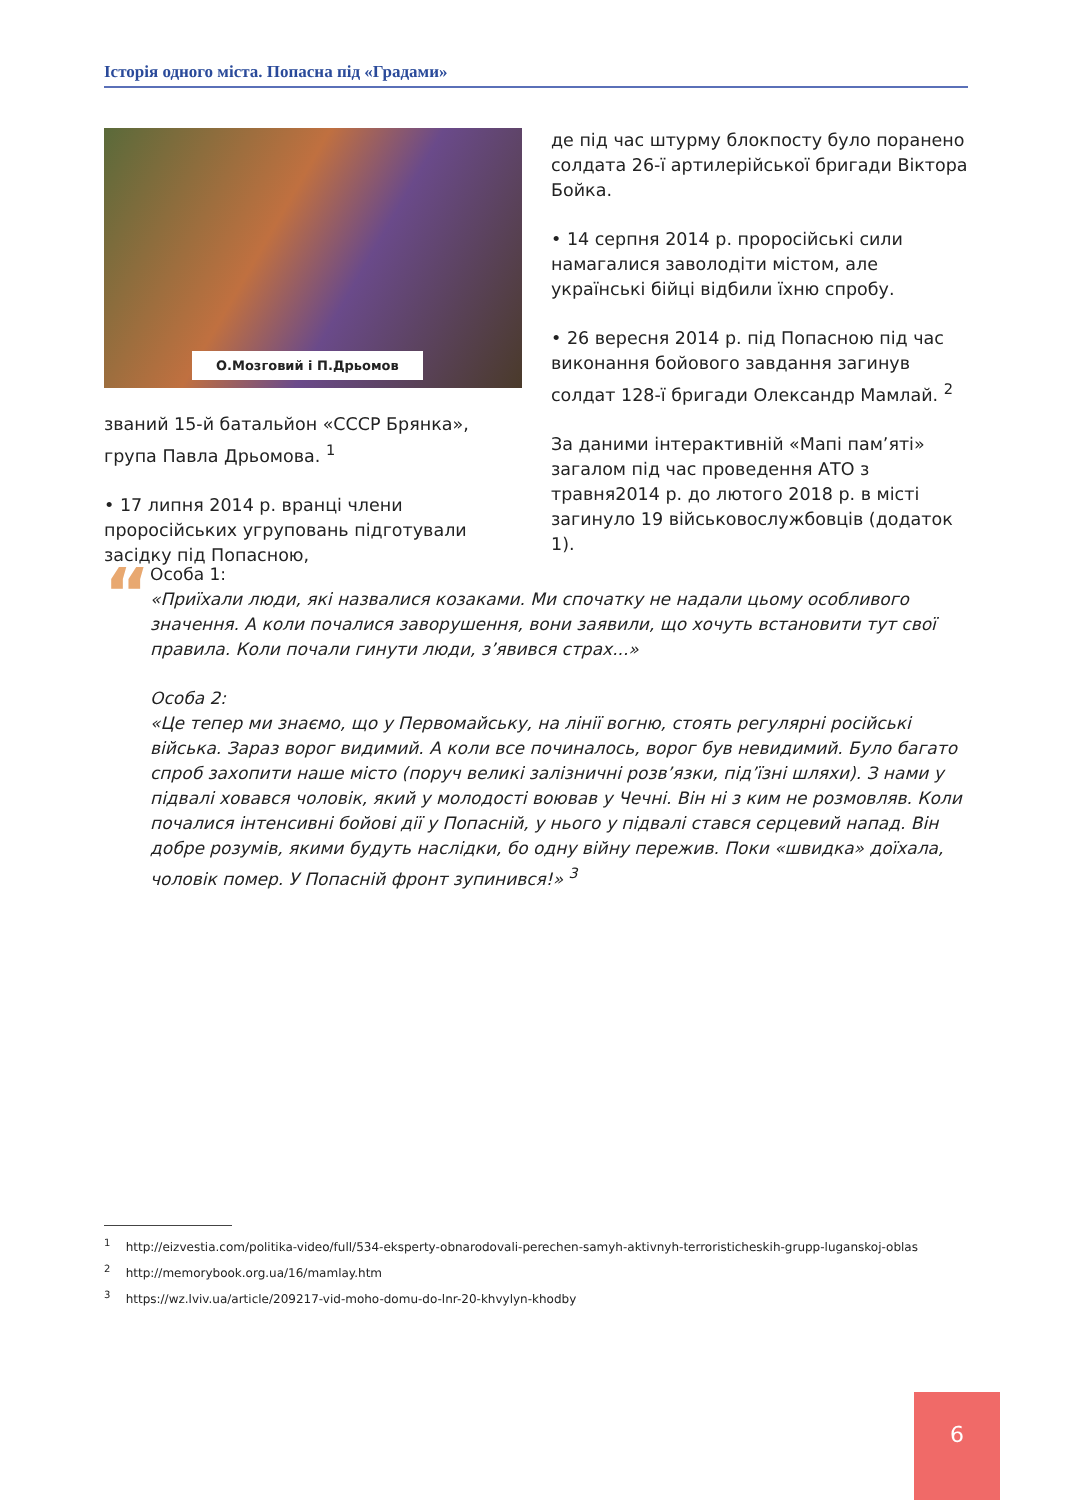Історія одного міста. Попасна під «Градами»
О.Мозговий і П.Дрьомов
званий 15-й батальйон «СССР Брянка», група Павла Дрьомова. <sup>1</sup>
• 17 липня 2014 р. вранці члени проросійських угруповань підготували засідку під Попасною,
де під час штурму блокпосту було поранено солдата 26-ї артилерійської бригади Віктора Бойка.
• 14 серпня 2014 р. проросійські сили намагалися заволодіти містом, але українські бійці відбили їхню спробу.
• 26 вересня 2014 р. під Попасною під час виконання бойового завдання загинув солдат 128-ї бригади Олександр Мамлай. <sup>2</sup>
За даними інтерактивній «Мапі пам’яті» загалом під час проведення АТО з травня2014 р. до лютого 2018 р. в місті загинуло 19 військовослужбовців (додаток 1).
“
Особа 1:
«Приїхали люди, які назвалися козаками. Ми спочатку не надали цьому особливого значення. А коли почалися заворушення, вони заявили, що хочуть встановити тут свої правила. Коли почали гинути люди, з’явився страх...»
Особа 2:
«Це тепер ми знаємо, що у Первомайську, на лінії вогню, стоять регулярні російські війська. Зараз ворог видимий. А коли все починалось, ворог був невидимий. Було багато спроб захопити наше місто (поруч великі залізничні розв’язки, під’їзні шляхи). З нами у підвалі ховався чоловік, який у молодості воював у Чечні. Він ні з ким не розмовляв. Коли почалися інтенсивні бойові дії у Попасній, у нього у підвалі стався серцевий напад. Він добре розумів, якими будуть наслідки, бо одну війну пережив. Поки «швидка» доїхала, чоловік помер. У Попасній фронт зупинився!» <sup>3</sup>
<sup>1</sup> http://eizvestia.com/politika-video/full/534-eksperty-obnarodovali-perechen-samyh-aktivnyh-terroristicheskih-grupp-luganskoj-oblas
<sup>2</sup> http://memorybook.org.ua/16/mamlay.htm
<sup>3</sup> https://wz.lviv.ua/article/209217-vid-moho-domu-do-lnr-20-khvylyn-khodby
6